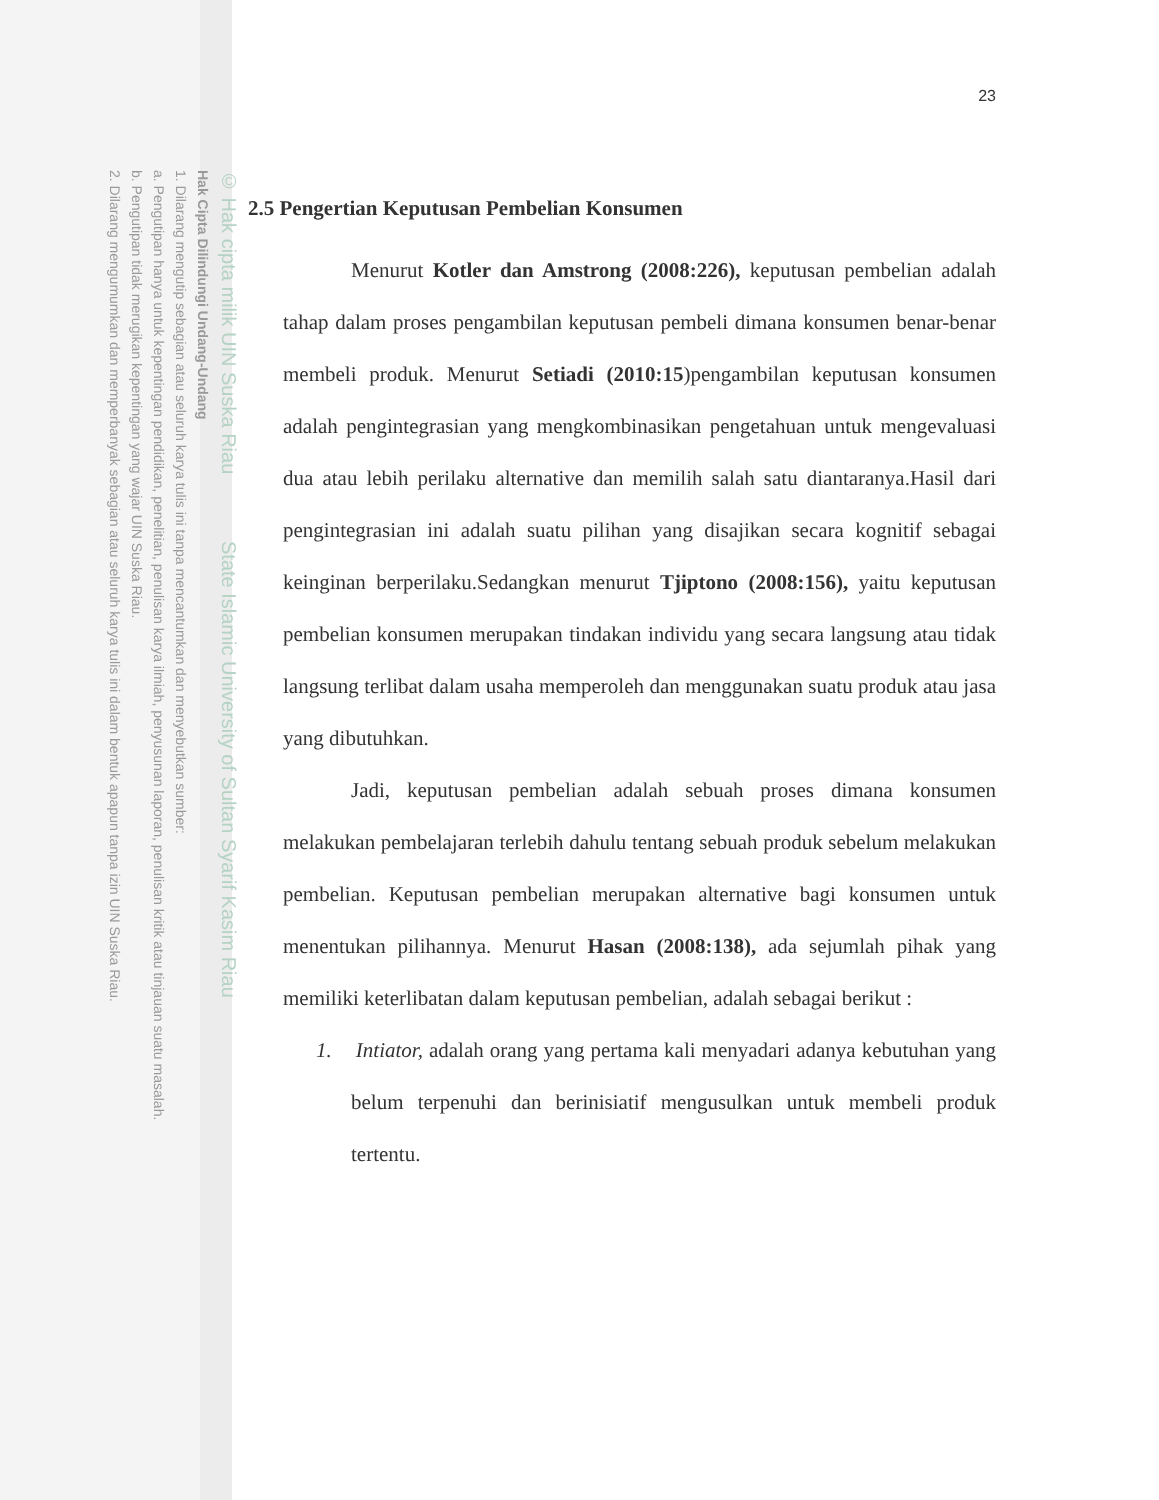© Hak cipta milik UIN Suska Riau State Islamic University of Sultan Syarif Kasim Riau
Hak Cipta Dilindungi Undang-Undang
1. Dilarang mengutip sebagian atau seluruh karya tulis ini tanpa mencantumkan dan menyebutkan sumber:
a. Pengutipan hanya untuk kepentingan pendidikan, penelitian, penulisan karya ilmiah, penyusunan laporan, penulisan kritik atau tinjauan suatu masalah.
b. Pengutipan tidak merugikan kepentingan yang wajar UIN Suska Riau.
2. Dilarang mengumumkan dan memperbanyak sebagian atau seluruh karya tulis ini dalam bentuk apapun tanpa izin UIN Suska Riau.
23
2.5 Pengertian Keputusan Pembelian Konsumen
Menurut Kotler dan Amstrong (2008:226), keputusan pembelian adalah tahap dalam proses pengambilan keputusan pembeli dimana konsumen benar-benar membeli produk. Menurut Setiadi (2010:15)pengambilan keputusan konsumen adalah pengintegrasian yang mengkombinasikan pengetahuan untuk mengevaluasi dua atau lebih perilaku alternative dan memilih salah satu diantaranya.Hasil dari pengintegrasian ini adalah suatu pilihan yang disajikan secara kognitif sebagai keinginan berperilaku.Sedangkan menurut Tjiptono (2008:156), yaitu keputusan pembelian konsumen merupakan tindakan individu yang secara langsung atau tidak langsung terlibat dalam usaha memperoleh dan menggunakan suatu produk atau jasa yang dibutuhkan.
Jadi, keputusan pembelian adalah sebuah proses dimana konsumen melakukan pembelajaran terlebih dahulu tentang sebuah produk sebelum melakukan pembelian. Keputusan pembelian merupakan alternative bagi konsumen untuk menentukan pilihannya. Menurut Hasan (2008:138), ada sejumlah pihak yang memiliki keterlibatan dalam keputusan pembelian, adalah sebagai berikut :
1. Intiator, adalah orang yang pertama kali menyadari adanya kebutuhan yang belum terpenuhi dan berinisiatif mengusulkan untuk membeli produk tertentu.